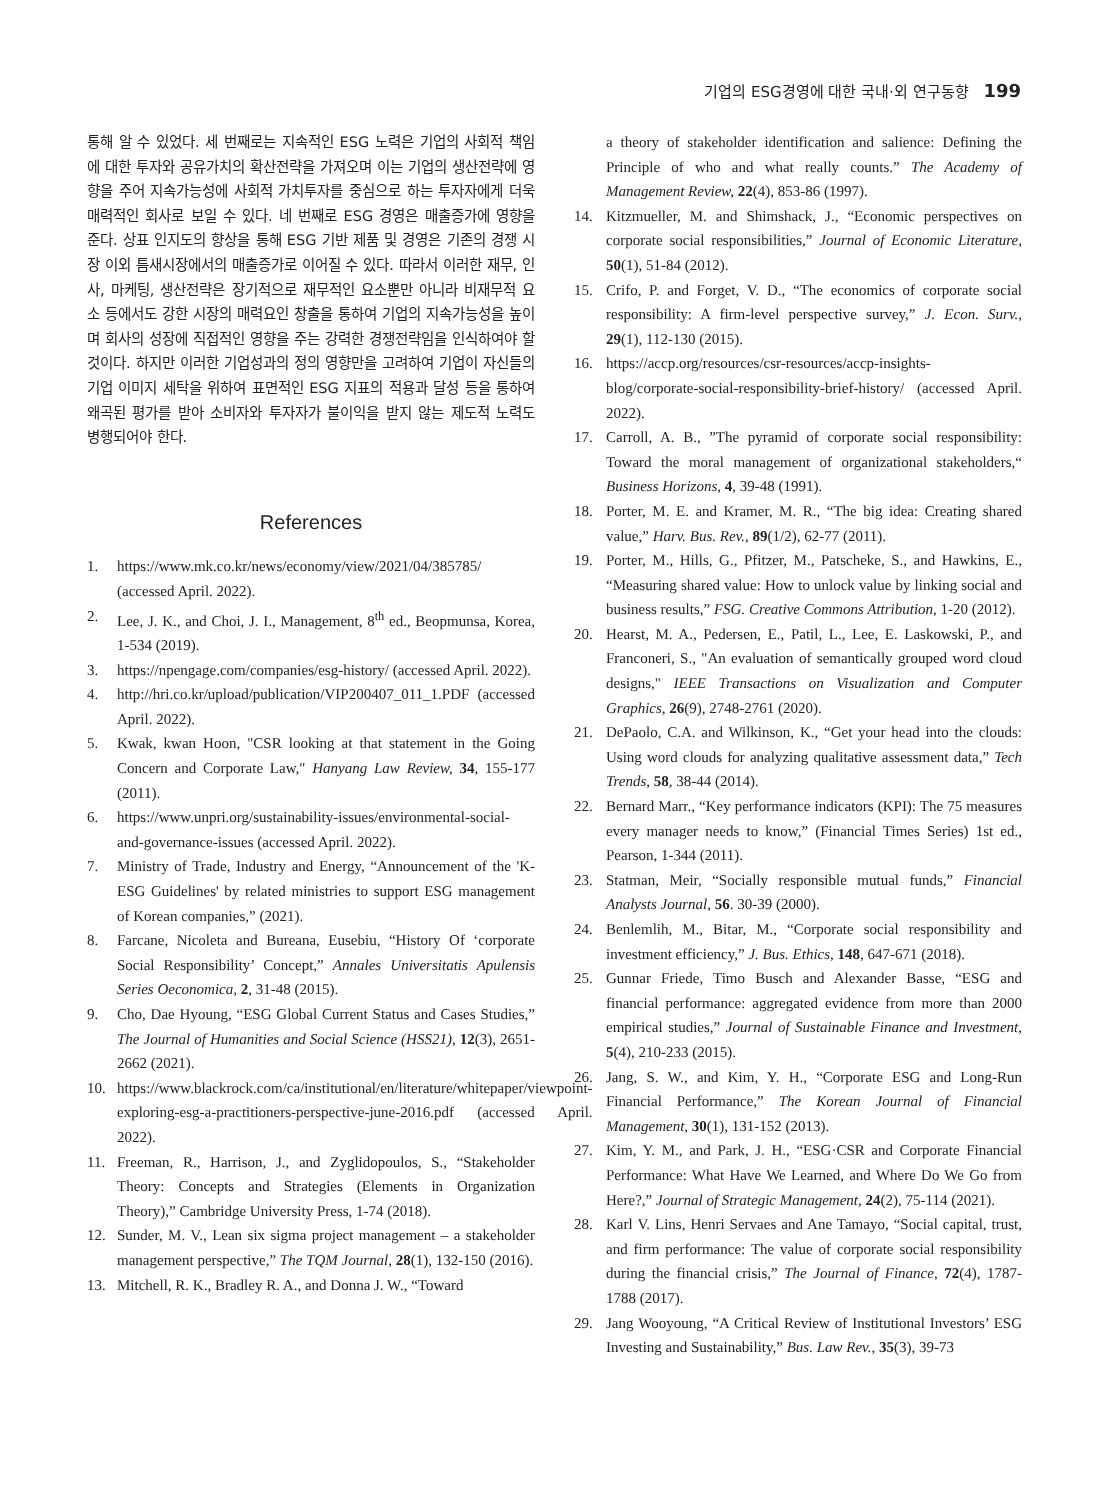기업의 ESG경영에 대한 국내·외 연구동향 199
통해 알 수 있었다. 세 번째로는 지속적인 ESG 노력은 기업의 사회적 책임에 대한 투자와 공유가치의 확산전략을 가져오며 이는 기업의 생산전략에 영향을 주어 지속가능성에 사회적 가치투자를 중심으로 하는 투자자에게 더욱 매력적인 회사로 보일 수 있다. 네 번째로 ESG 경영은 매출증가에 영향을 준다. 상표 인지도의 향상을 통해 ESG 기반 제품 및 경영은 기존의 경쟁 시장 이외 틈새시장에서의 매출증가로 이어질 수 있다. 따라서 이러한 재무, 인사, 마케팅, 생산전략은 장기적으로 재무적인 요소뿐만 아니라 비재무적 요소 등에서도 강한 시장의 매력요인 창출을 통하여 기업의 지속가능성을 높이며 회사의 성장에 직접적인 영향을 주는 강력한 경쟁전략임을 인식하여야 할 것이다. 하지만 이러한 기업성과의 정의 영향만을 고려하여 기업이 자신들의 기업 이미지 세탁을 위하여 표면적인 ESG 지표의 적용과 달성 등을 통하여 왜곡된 평가를 받아 소비자와 투자자가 불이익을 받지 않는 제도적 노력도 병행되어야 한다.
References
1. https://www.mk.co.kr/news/economy/view/2021/04/385785/ (accessed April. 2022).
2. Lee, J. K., and Choi, J. I., Management, 8<sup>th</sup> ed., Beopmunsa, Korea, 1-534 (2019).
3. https://npengage.com/companies/esg-history/ (accessed April. 2022).
4. http://hri.co.kr/upload/publication/VIP200407_011_1.PDF (accessed April. 2022).
5. Kwak, kwan Hoon, "CSR looking at that statement in the Going Concern and Corporate Law," Hanyang Law Review, 34, 155-177 (2011).
6. https://www.unpri.org/sustainability-issues/environmental-social-and-governance-issues (accessed April. 2022).
7. Ministry of Trade, Industry and Energy, “Announcement of the 'K-ESG Guidelines' by related ministries to support ESG management of Korean companies,” (2021).
8. Farcane, Nicoleta and Bureana, Eusebiu, “History Of ‘corporate Social Responsibility’ Concept,” Annales Universitatis Apulensis Series Oeconomica, 2, 31-48 (2015).
9. Cho, Dae Hyoung, “ESG Global Current Status and Cases Studies,” The Journal of Humanities and Social Science (HSS21), 12(3), 2651-2662 (2021).
10. https://www.blackrock.com/ca/institutional/en/literature/whitepaper/viewpoint-exploring-esg-a-practitioners-perspective-june-2016.pdf (accessed April. 2022).
11. Freeman, R., Harrison, J., and Zyglidopoulos, S., “Stakeholder Theory: Concepts and Strategies (Elements in Organization Theory),” Cambridge University Press, 1-74 (2018).
12. Sunder, M. V., Lean six sigma project management – a stakeholder management perspective,” The TQM Journal, 28(1), 132-150 (2016).
13. Mitchell, R. K., Bradley R. A., and Donna J. W., “Toward
a theory of stakeholder identification and salience: Defining the Principle of who and what really counts.” The Academy of Management Review, 22(4), 853-86 (1997).
14. Kitzmueller, M. and Shimshack, J., “Economic perspectives on corporate social responsibilities,” Journal of Economic Literature, 50(1), 51-84 (2012).
15. Crifo, P. and Forget, V. D., “The economics of corporate social responsibility: A firm-level perspective survey,” J. Econ. Surv., 29(1), 112-130 (2015).
16. https://accp.org/resources/csr-resources/accp-insights-blog/corporate-social-responsibility-brief-history/ (accessed April. 2022).
17. Carroll, A. B., ”The pyramid of corporate social responsibility: Toward the moral management of organizational stakeholders,“ Business Horizons, 4, 39-48 (1991).
18. Porter, M. E. and Kramer, M. R., “The big idea: Creating shared value,” Harv. Bus. Rev., 89(1/2), 62-77 (2011).
19. Porter, M., Hills, G., Pfitzer, M., Patscheke, S., and Hawkins, E., “Measuring shared value: How to unlock value by linking social and business results,” FSG. Creative Commons Attribution, 1-20 (2012).
20. Hearst, M. A., Pedersen, E., Patil, L., Lee, E. Laskowski, P., and Franconeri, S., "An evaluation of semantically grouped word cloud designs," IEEE Transactions on Visualization and Computer Graphics, 26(9), 2748-2761 (2020).
21. DePaolo, C.A. and Wilkinson, K., “Get your head into the clouds: Using word clouds for analyzing qualitative assessment data,” Tech Trends, 58, 38-44 (2014).
22. Bernard Marr., “Key performance indicators (KPI): The 75 measures every manager needs to know,” (Financial Times Series) 1st ed., Pearson, 1-344 (2011).
23. Statman, Meir, “Socially responsible mutual funds,” Financial Analysts Journal, 56. 30-39 (2000).
24. Benlemlih, M., Bitar, M., “Corporate social responsibility and investment efficiency,” J. Bus. Ethics, 148, 647-671 (2018).
25. Gunnar Friede, Timo Busch and Alexander Basse, “ESG and financial performance: aggregated evidence from more than 2000 empirical studies,” Journal of Sustainable Finance and Investment, 5(4), 210-233 (2015).
26. Jang, S. W., and Kim, Y. H., “Corporate ESG and Long-Run Financial Performance,” The Korean Journal of Financial Management, 30(1), 131-152 (2013).
27. Kim, Y. M., and Park, J. H., “ESG·CSR and Corporate Financial Performance: What Have We Learned, and Where Do We Go from Here?,” Journal of Strategic Management, 24(2), 75-114 (2021).
28. Karl V. Lins, Henri Servaes and Ane Tamayo, “Social capital, trust, and firm performance: The value of corporate social responsibility during the financial crisis,” The Journal of Finance, 72(4), 1787-1788 (2017).
29. Jang Wooyoung, “A Critical Review of Institutional Investors’ ESG Investing and Sustainability,” Bus. Law Rev., 35(3), 39-73